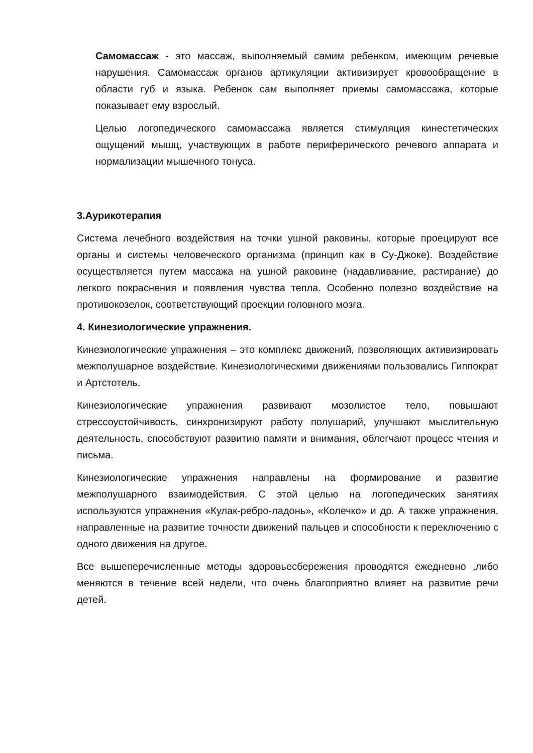Самомассаж - это массаж, выполняемый самим ребенком, имеющим речевые нарушения. Самомассаж органов артикуляции активизирует кровообращение в области губ и языка. Ребенок сам выполняет приемы самомассажа, которые показывает ему взрослый.
Целью логопедического самомассажа является стимуляция кинестетических ощущений мышц, участвующих в работе периферического речевого аппарата и нормализации мышечного тонуса.
3.Аурикотерапия
Система лечебного воздействия на точки ушной раковины, которые проецируют все органы и системы человеческого организма (принцип как в Су-Джоке). Воздействие осуществляется путем массажа на ушной раковине (надавливание, растирание) до легкого покраснения и появления чувства тепла. Особенно полезно воздействие на противокозелок, соответствующий проекции головного мозга.
4. Кинезиологические упражнения.
Кинезиологические упражнения – это комплекс движений, позволяющих активизировать межполушарное воздействие. Кинезиологическими движениями пользовались Гиппократ и Артстотель.
Кинезиологические упражнения развивают мозолистое тело, повышают стрессоустойчивость, синхронизируют работу полушарий, улучшают мыслительную деятельность, способствуют развитию памяти и внимания, облегчают процесс чтения и письма.
Кинезиологические упражнения направлены на формирование и развитие межполушарного взаимодействия. С этой целью на логопедических занятиях используются упражнения «Кулак-ребро-ладонь», «Колечко» и др. А также упражнения, направленные на развитие точности движений пальцев и способности к переключению с одного движения на другое.
Все вышеперечисленные методы здоровьесбережения проводятся ежедневно ,либо меняются в течение всей недели, что очень благоприятно влияет на развитие речи детей.